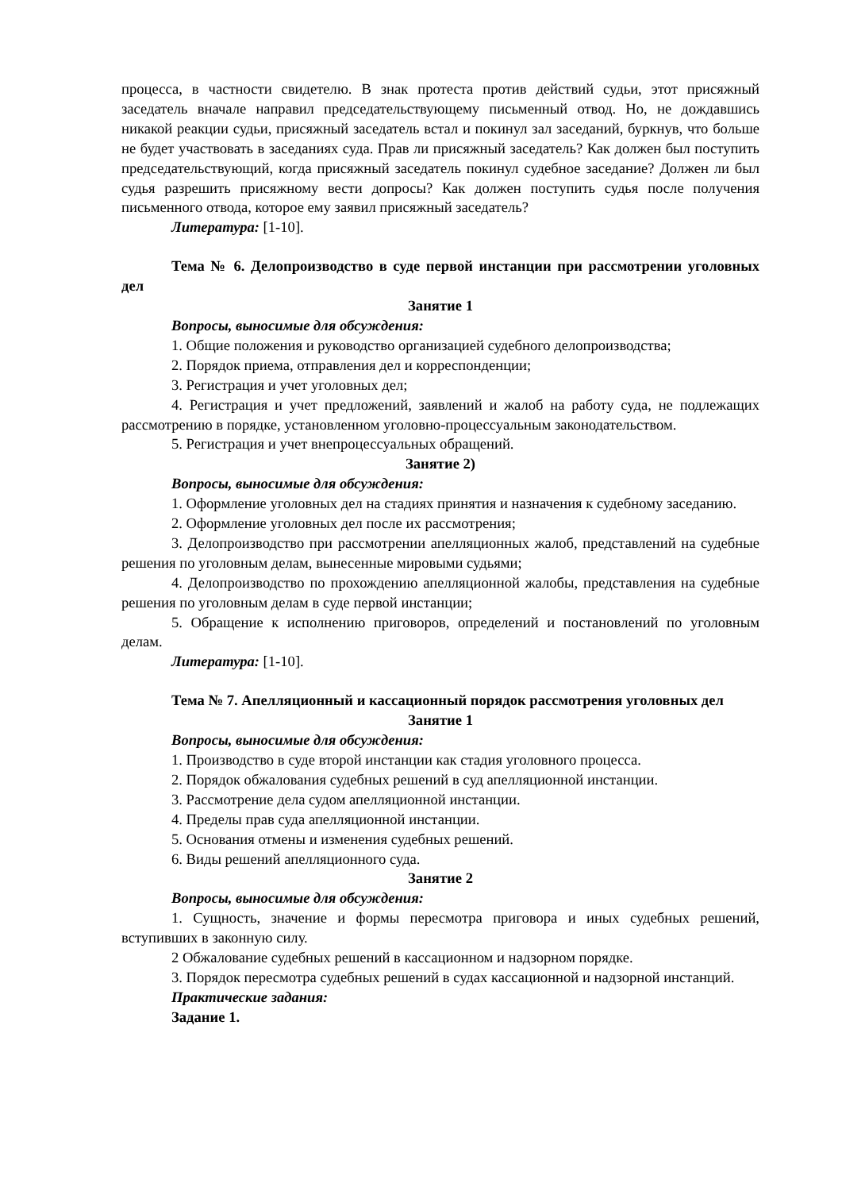процесса, в частности свидетелю. В знак протеста против действий судьи, этот присяжный заседатель вначале направил председательствующему письменный отвод. Но, не дождавшись никакой реакции судьи, присяжный заседатель встал и покинул зал заседаний, буркнув, что больше не будет участвовать в заседаниях суда. Прав ли присяжный заседатель? Как должен был поступить председательствующий, когда присяжный заседатель покинул судебное заседание? Должен ли был судья разрешить присяжному вести допросы? Как должен поступить судья после получения письменного отвода, которое ему заявил присяжный заседатель?
Литература: [1-10].
Тема № 6. Делопроизводство в суде первой инстанции при рассмотрении уголовных дел
Занятие 1
Вопросы, выносимые для обсуждения:
1. Общие положения и руководство организацией судебного делопроизводства;
2. Порядок приема, отправления дел и корреспонденции;
3. Регистрация и учет уголовных дел;
4. Регистрация и учет предложений, заявлений и жалоб на работу суда, не подлежащих рассмотрению в порядке, установленном уголовно-процессуальным законодательством.
5. Регистрация и учет внепроцессуальных обращений.
Занятие 2)
Вопросы, выносимые для обсуждения:
1. Оформление уголовных дел на стадиях принятия и назначения к судебному заседанию.
2. Оформление уголовных дел после их рассмотрения;
3. Делопроизводство при рассмотрении апелляционных жалоб, представлений на судебные решения по уголовным делам, вынесенные мировыми судьями;
4. Делопроизводство по прохождению апелляционной жалобы, представления на судебные решения по уголовным делам в суде первой инстанции;
5. Обращение к исполнению приговоров, определений и постановлений по уголовным делам.
Литература: [1-10].
Тема № 7. Апелляционный и кассационный порядок рассмотрения уголовных дел
Занятие 1
Вопросы, выносимые для обсуждения:
1. Производство в суде второй инстанции как стадия уголовного процесса.
2. Порядок обжалования судебных решений в суд апелляционной инстанции.
3. Рассмотрение дела судом апелляционной инстанции.
4. Пределы прав суда апелляционной инстанции.
5. Основания отмены и изменения судебных решений.
6. Виды решений апелляционного суда.
Занятие 2
Вопросы, выносимые для обсуждения:
1. Сущность, значение и формы пересмотра приговора и иных судебных решений, вступивших в законную силу.
2 Обжалование судебных решений в кассационном и надзорном порядке.
3. Порядок пересмотра судебных решений в судах кассационной и надзорной инстанций.
Практические задания:
Задание 1.